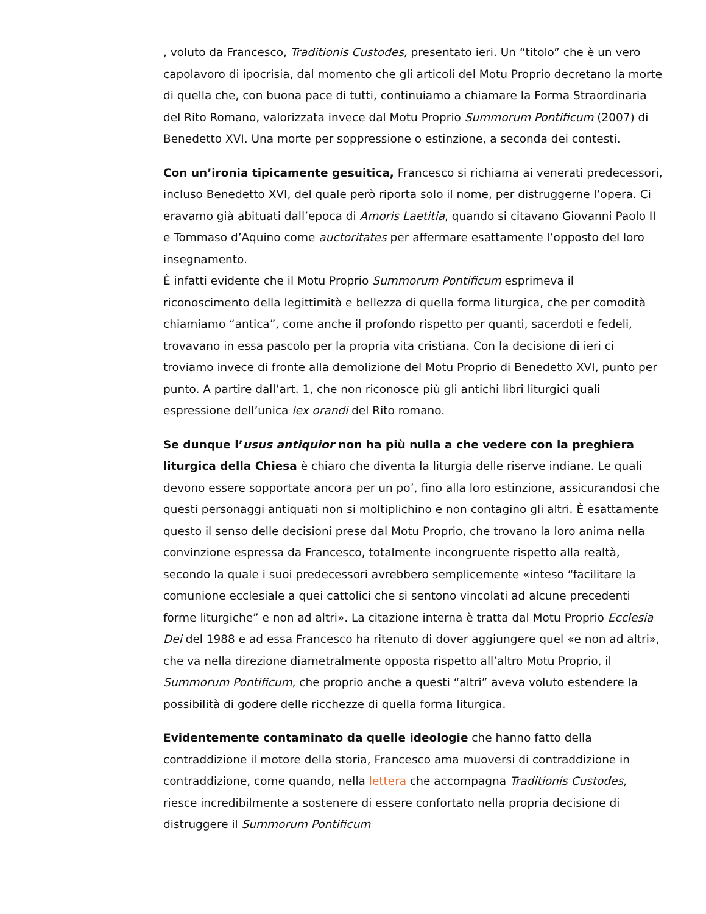, voluto da Francesco, Traditionis Custodes, presentato ieri. Un “titolo” che è un vero capolavoro di ipocrisia, dal momento che gli articoli del Motu Proprio decretano la morte di quella che, con buona pace di tutti, continuiamo a chiamare la Forma Straordinaria del Rito Romano, valorizzata invece dal Motu Proprio Summorum Pontificum (2007) di Benedetto XVI. Una morte per soppressione o estinzione, a seconda dei contesti.
Con un’ironia tipicamente gesuitica, Francesco si richiama ai venerati predecessori, incluso Benedetto XVI, del quale però riporta solo il nome, per distruggerne l’opera. Ci eravamo già abituati dall’epoca di Amoris Laetitia, quando si citavano Giovanni Paolo II e Tommaso d’Aquino come auctoritates per affermare esattamente l’opposto del loro insegnamento.
È infatti evidente che il Motu Proprio Summorum Pontificum esprimeva il riconoscimento della legittimità e bellezza di quella forma liturgica, che per comodità chiamiamo “antica”, come anche il profondo rispetto per quanti, sacerdoti e fedeli, trovavano in essa pascolo per la propria vita cristiana. Con la decisione di ieri ci troviamo invece di fronte alla demolizione del Motu Proprio di Benedetto XVI, punto per punto. A partire dall’art. 1, che non riconosce più gli antichi libri liturgici quali espressione dell’unica lex orandi del Rito romano.
Se dunque l’usus antiquior non ha più nulla a che vedere con la preghiera liturgica della Chiesa è chiaro che diventa la liturgia delle riserve indiane. Le quali devono essere sopportate ancora per un po’, fino alla loro estinzione, assicurandosi che questi personaggi antiquati non si moltiplichino e non contagino gli altri. È esattamente questo il senso delle decisioni prese dal Motu Proprio, che trovano la loro anima nella convinzione espressa da Francesco, totalmente incongruente rispetto alla realtà, secondo la quale i suoi predecessori avrebbero semplicemente «inteso “facilitare la comunione ecclesiale a quei cattolici che si sentono vincolati ad alcune precedenti forme liturgiche” e non ad altri». La citazione interna è tratta dal Motu Proprio Ecclesia Dei del 1988 e ad essa Francesco ha ritenuto di dover aggiungere quel «e non ad altri», che va nella direzione diametralmente opposta rispetto all’altro Motu Proprio, il Summorum Pontificum, che proprio anche a questi “altri” aveva voluto estendere la possibilità di godere delle ricchezze di quella forma liturgica.
Evidentemente contaminato da quelle ideologie che hanno fatto della contraddizione il motore della storia, Francesco ama muoversi di contraddizione in contraddizione, come quando, nella lettera che accompagna Traditionis Custodes, riesce incredibilmente a sostenere di essere confortato nella propria decisione di distruggere il Summorum Pontificum